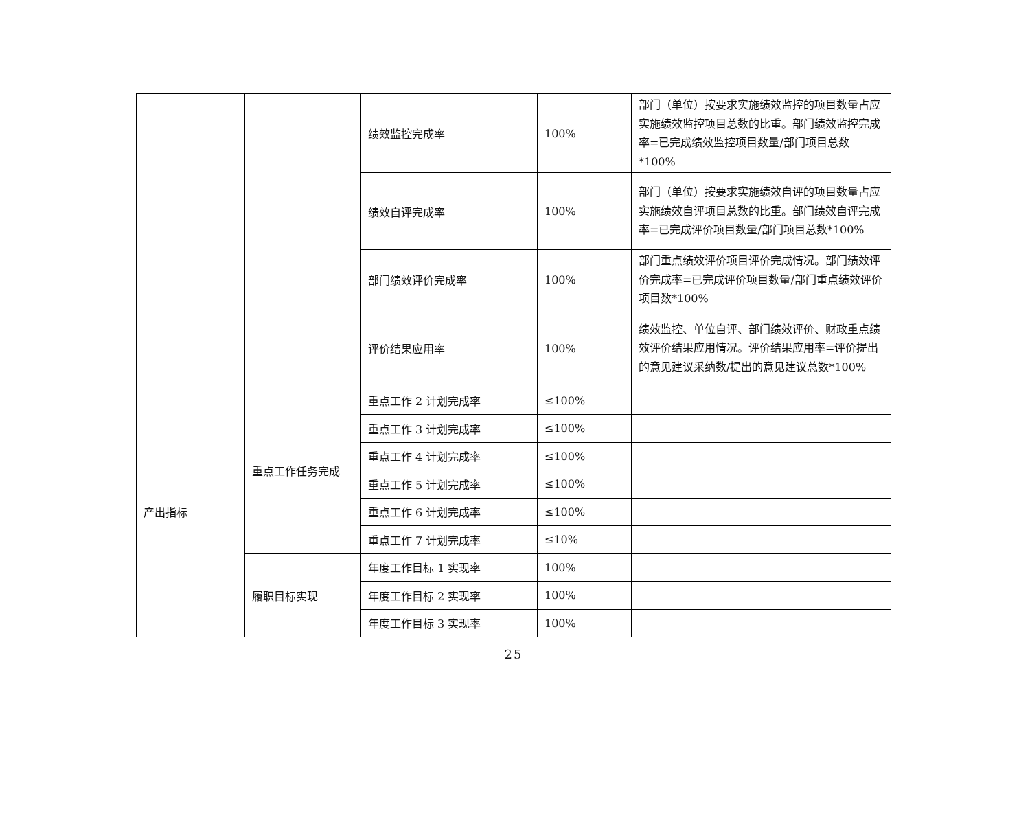| | | 绩效监控完成率 | 100% | 部门（单位）按要求实施绩效监控的项目数量占应实施绩效监控项目总数的比重。部门绩效监控完成率=已完成绩效监控项目数量/部门项目总数*100% |
| | | 绩效自评完成率 | 100% | 部门（单位）按要求实施绩效自评的项目数量占应实施绩效自评项目总数的比重。部门绩效自评完成率=已完成评价项目数量/部门项目总数*100% |
| | | 部门绩效评价完成率 | 100% | 部门重点绩效评价项目评价完成情况。部门绩效评价完成率=已完成评价项目数量/部门重点绩效评价项目数*100% |
| | | 评价结果应用率 | 100% | 绩效监控、单位自评、部门绩效评价、财政重点绩效评价结果应用情况。评价结果应用率=评价提出的意见建议采纳数/提出的意见建议总数*100% |
| 产出指标 | 重点工作任务完成 | 重点工作 2 计划完成率 | ≤100% | |
| | | 重点工作 3 计划完成率 | ≤100% | |
| | | 重点工作 4 计划完成率 | ≤100% | |
| | | 重点工作 5 计划完成率 | ≤100% | |
| | | 重点工作 6 计划完成率 | ≤100% | |
| | | 重点工作 7 计划完成率 | ≤10% | |
| | 履职目标实现 | 年度工作目标 1 实现率 | 100% | |
| | | 年度工作目标 2 实现率 | 100% | |
| | | 年度工作目标 3 实现率 | 100% | |
25